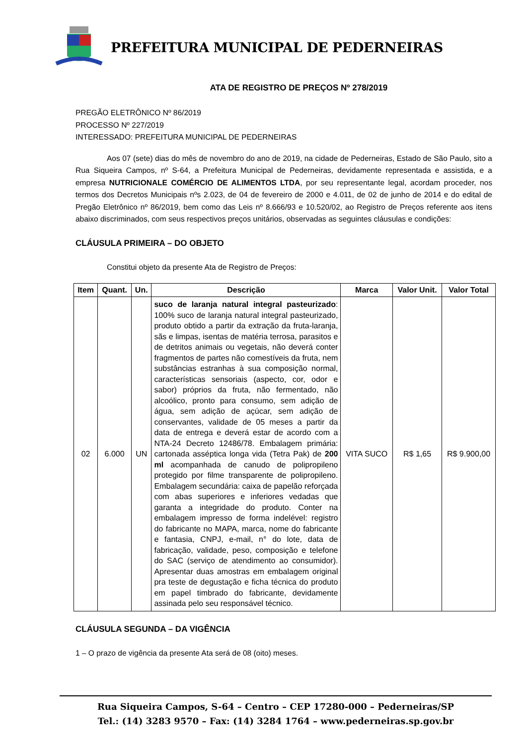PREFEITURA MUNICIPAL DE PEDERNEIRAS
ATA DE REGISTRO DE PREÇOS Nº 278/2019
PREGÃO ELETRÔNICO Nº 86/2019
PROCESSO Nº 227/2019
INTERESSADO: PREFEITURA MUNICIPAL DE PEDERNEIRAS
Aos 07 (sete) dias do mês de novembro do ano de 2019, na cidade de Pederneiras, Estado de São Paulo, sito a Rua Siqueira Campos, nº S-64, a Prefeitura Municipal de Pederneiras, devidamente representada e assistida, e a empresa NUTRICIONALE COMÉRCIO DE ALIMENTOS LTDA, por seu representante legal, acordam proceder, nos termos dos Decretos Municipais nºs 2.023, de 04 de fevereiro de 2000 e 4.011, de 02 de junho de 2014 e do edital de Pregão Eletrônico nº 86/2019, bem como das Leis nº 8.666/93 e 10.520/02, ao Registro de Preços referente aos itens abaixo discriminados, com seus respectivos preços unitários, observadas as seguintes cláusulas e condições:
CLÁUSULA PRIMEIRA – DO OBJETO
Constitui objeto da presente Ata de Registro de Preços:
| Item | Quant. | Un. | Descrição | Marca | Valor Unit. | Valor Total |
| --- | --- | --- | --- | --- | --- | --- |
| 02 | 6.000 | UN | suco de laranja natural integral pasteurizado : 100% suco de laranja natural integral pasteurizado, produto obtido a partir da extração da fruta-laranja, sãs e limpas, isentas de matéria terrosa, parasitos e de detritos animais ou vegetais, não deverá conter fragmentos de partes não comestíveis da fruta, nem substâncias estranhas à sua composição normal, características sensoriais (aspecto, cor, odor e sabor) próprios da fruta, não fermentado, não alcoólico, pronto para consumo, sem adição de água, sem adição de açúcar, sem adição de conservantes, validade de 05 meses a partir da data de entrega e deverá estar de acordo com a NTA-24 Decreto 12486/78. Embalagem primária: cartonada asséptica longa vida (Tetra Pak) de 200 ml acompanhada de canudo de polipropileno protegido por filme transparente de polipropileno. Embalagem secundária: caixa de papelão reforçada com abas superiores e inferiores vedadas que garanta a integridade do produto. Conter na embalagem impresso de forma indelével: registro do fabricante no MAPA, marca, nome do fabricante e fantasia, CNPJ, e-mail, n° do lote, data de fabricação, validade, peso, composição e telefone do SAC (serviço de atendimento ao consumidor). Apresentar duas amostras em embalagem original pra teste de degustação e ficha técnica do produto em papel timbrado do fabricante, devidamente assinada pelo seu responsável técnico. | VITA SUCO | R$ 1,65 | R$ 9.900,00 |
CLÁUSULA SEGUNDA – DA VIGÊNCIA
1 – O prazo de vigência da presente Ata será de 08 (oito) meses.
Rua Siqueira Campos, S-64 – Centro – CEP 17280-000 – Pederneiras/SP
Tel.: (14) 3283 9570 – Fax: (14) 3284 1764 – www.pederneiras.sp.gov.br